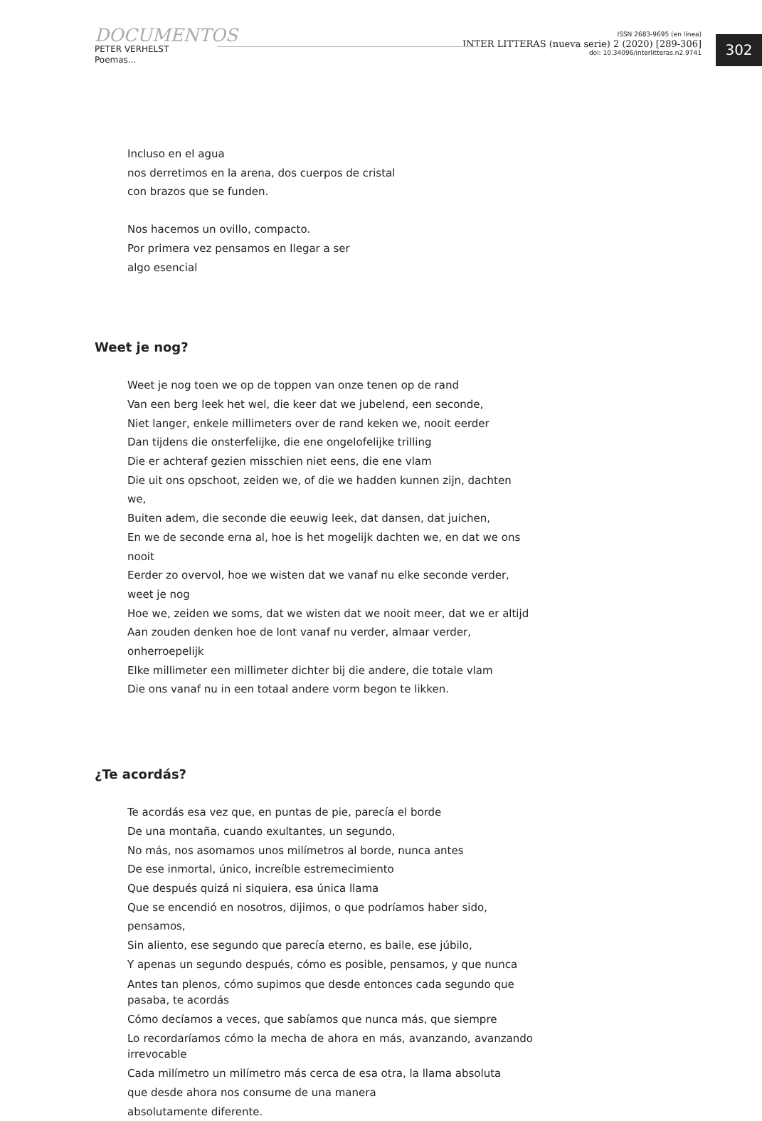DOCUMENTOS
PETER VERHELST
Poemas...
ISSN 2683-9695 (en línea)
INTER LITTERAS (nueva serie) 2 (2020) [289-306]
doi: 10.34096/interlitteras.n2.9741
302
Incluso en el agua
nos derretimos en la arena, dos cuerpos de cristal
con brazos que se funden.
Nos hacemos un ovillo, compacto.
Por primera vez pensamos en llegar a ser
algo esencial
Weet je nog?
Weet je nog toen we op de toppen van onze tenen op de rand
Van een berg leek het wel, die keer dat we jubelend, een seconde,
Niet langer, enkele millimeters over de rand keken we, nooit eerder
Dan tijdens die onsterfelijke, die ene ongelofelijke trilling
Die er achteraf gezien misschien niet eens, die ene vlam
Die uit ons opschoot, zeiden we, of die we hadden kunnen zijn, dachten we,
Buiten adem, die seconde die eeuwig leek, dat dansen, dat juichen,
En we de seconde erna al, hoe is het mogelijk dachten we, en dat we ons nooit
Eerder zo overvol, hoe we wisten dat we vanaf nu elke seconde verder, weet je nog
Hoe we, zeiden we soms, dat we wisten dat we nooit meer, dat we er altijd
Aan zouden denken hoe de lont vanaf nu verder, almaar verder, onherroepelijk
Elke millimeter een millimeter dichter bij die andere, die totale vlam
Die ons vanaf nu in een totaal andere vorm begon te likken.
¿Te acordás?
Te acordás esa vez que, en puntas de pie, parecía el borde
De una montaña, cuando exultantes, un segundo,
No más, nos asomamos unos milímetros al borde, nunca antes
De ese inmortal, único, increíble estremecimiento
Que después quizá ni siquiera, esa única llama
Que se encendió en nosotros, dijimos, o que podríamos haber sido, pensamos,
Sin aliento, ese segundo que parecía eterno, es baile, ese júbilo,
Y apenas un segundo después, cómo es posible, pensamos, y que nunca
Antes tan plenos, cómo supimos que desde entonces cada segundo que pasaba, te acordás
Cómo decíamos a veces, que sabíamos que nunca más, que siempre
Lo recordaríamos cómo la mecha de ahora en más, avanzando, avanzando irrevocable
Cada milímetro un milímetro más cerca de esa otra, la llama absoluta
que desde ahora nos consume de una manera
absolutamente diferente.